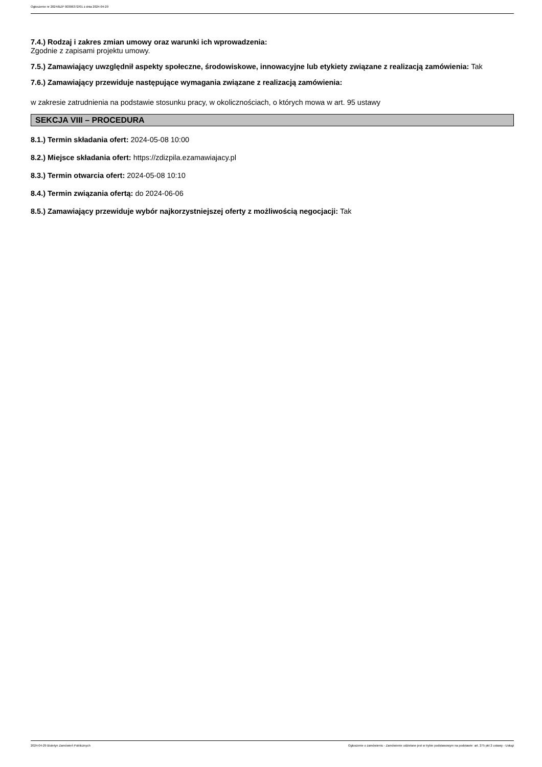Ogłoszenie nr 2024/BZP 00306372/01 z dnia 2024-04-29
7.4.) Rodzaj i zakres zmian umowy oraz warunki ich wprowadzenia:
Zgodnie z zapisami projektu umowy.
7.5.) Zamawiający uwzględnił aspekty społeczne, środowiskowe, innowacyjne lub etykiety związane z realizacją zamówienia: Tak
7.6.) Zamawiający przewiduje następujące wymagania związane z realizacją zamówienia:
w zakresie zatrudnienia na podstawie stosunku pracy, w okolicznościach, o których mowa w art. 95 ustawy
SEKCJA VIII – PROCEDURA
8.1.) Termin składania ofert: 2024-05-08 10:00
8.2.) Miejsce składania ofert: https://zdizpila.ezamawiajacy.pl
8.3.) Termin otwarcia ofert: 2024-05-08 10:10
8.4.) Termin związania ofertą: do 2024-06-06
8.5.) Zamawiający przewiduje wybór najkorzystniejszej oferty z możliwością negocjacji: Tak
2024-04-29 Biuletyn Zamówień Publicznych Ogłoszenie o zamówieniu - Zamówienie udzielane jest w trybie podstawowym na podstawie: art. 275 pkt 2 ustawy - Usługi